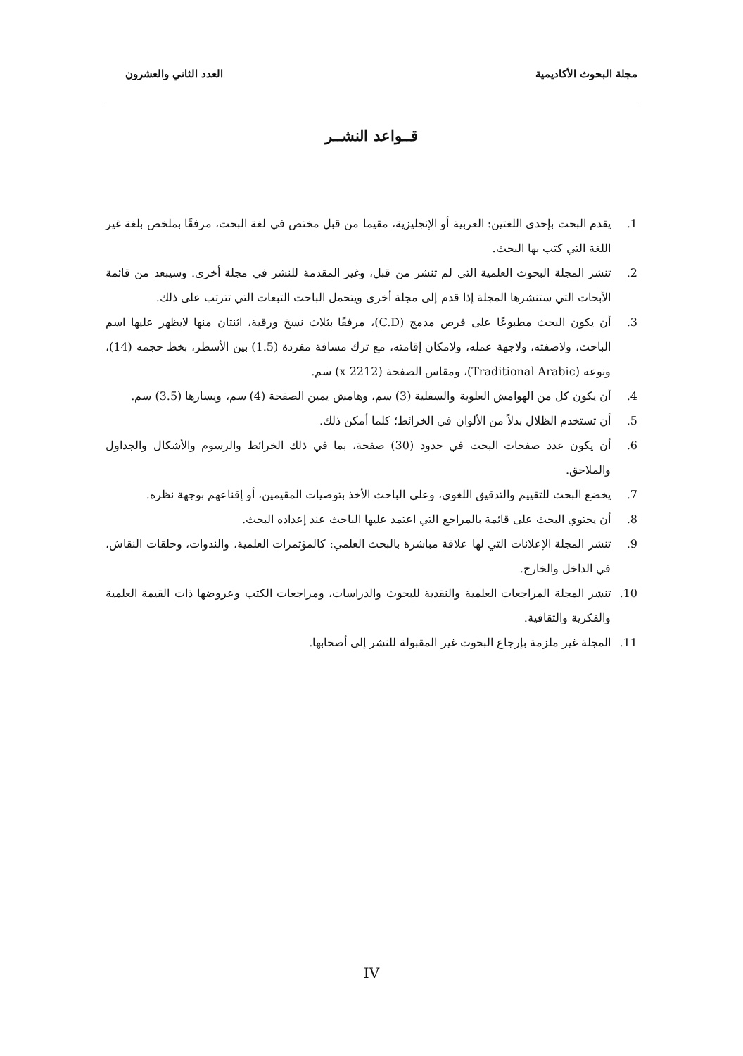مجلة البحوث الأكاديمية العدد الثاني والعشرون
قــواعد النشــر
1. يقدم البحث بإحدى اللغتين: العربية أو الإنجليزية، مقيما من قبل مختص في لغة البحث، مرفقًا بملخص بلغة غير اللغة التي كتب بها البحث.
2. تنشر المجلة البحوث العلمية التي لم تنشر من قبل، وغير المقدمة للنشر في مجلة أخرى. وسيبعد من قائمة الأبحاث التي ستنشرها المجلة إذا قدم إلى مجلة أخرى ويتحمل الباحث التبعات التي تترتب على ذلك.
3. أن يكون البحث مطبوعًا على قرص مدمج (C.D)، مرفقًا بثلاث نسخ ورقية، اثنتان منها لايظهر عليها اسم الباحث، ولاصفته، ولاجهة عمله، ولامكان إقامته، مع ترك مسافة مفردة (1.5) بين الأسطر، بخط حجمه (14)، ونوعه (Traditional Arabic)، ومقاس الصفحة (x 2212) سم.
4. أن يكون كل من الهوامش العلوية والسفلية (3) سم، وهامش يمين الصفحة (4) سم، ويسارها (3.5) سم.
5. أن تستخدم الظلال بدلاً من الألوان في الخرائط؛ كلما أمكن ذلك.
6. أن يكون عدد صفحات البحث في حدود (30) صفحة، بما في ذلك الخرائط والرسوم والأشكال والجداول والملاحق.
7. يخضع البحث للتقييم والتدقيق اللغوي، وعلى الباحث الأخذ بتوصيات المقيمين، أو إقناعهم بوجهة نظره.
8. أن يحتوي البحث على قائمة بالمراجع التي اعتمد عليها الباحث عند إعداده البحث.
9. تنشر المجلة الإعلانات التي لها علاقة مباشرة بالبحث العلمي: كالمؤتمرات العلمية، والندوات، وحلقات النقاش، في الداخل والخارج.
10. تنشر المجلة المراجعات العلمية والنقدية للبحوث والدراسات، ومراجعات الكتب وعروضها ذات القيمة العلمية والفكرية والثقافية.
11. المجلة غير ملزمة بإرجاع البحوث غير المقبولة للنشر إلى أصحابها.
IV